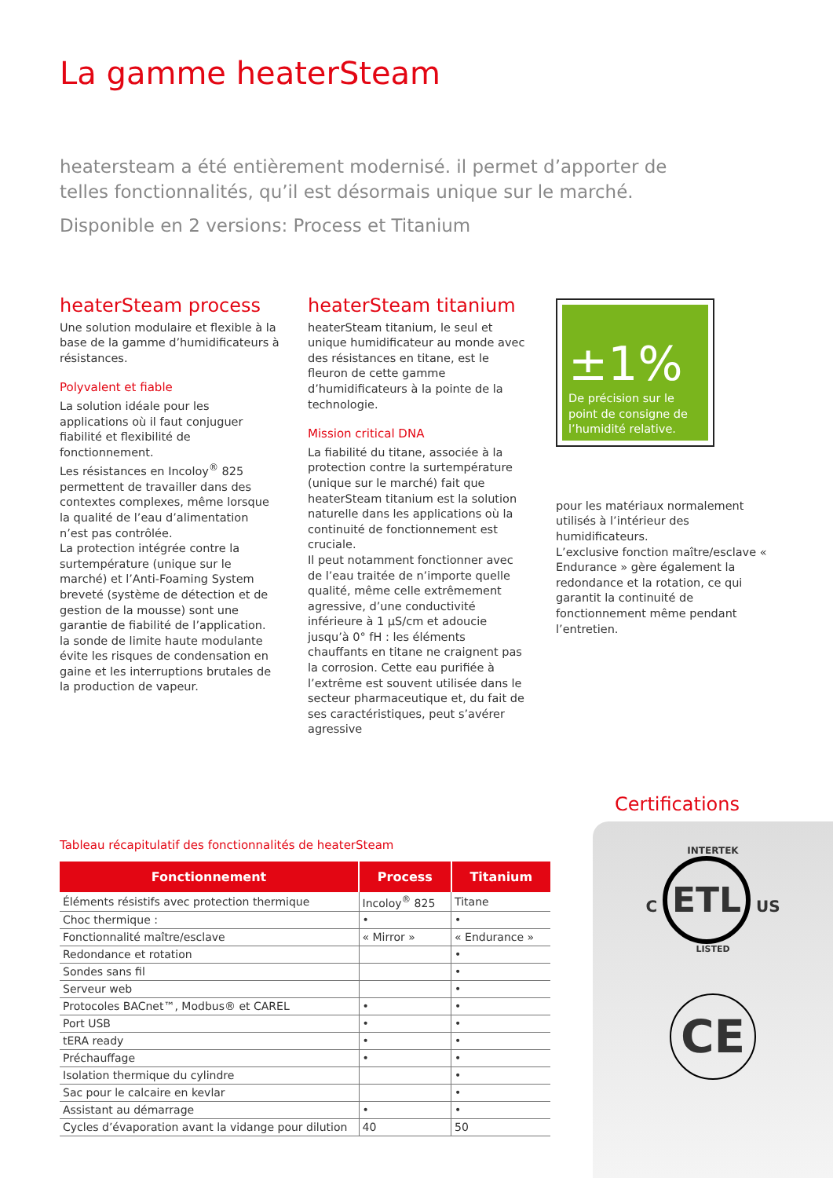La gamme heaterSteam
heatersteam a été entièrement modernisé. il permet d’apporter de telles fonctionnalités, qu’il est désormais unique sur le marché.
Disponible en 2 versions: Process et Titanium
heaterSteam process
Une solution modulaire et flexible à la base de la gamme d’humidificateurs à résistances.
Polyvalent et fiable
La solution idéale pour les applications où il faut conjuguer fiabilité et flexibilité de fonctionnement.
Les résistances en Incoloy<sup>®</sup> 825 permettent de travailler dans des contextes complexes, même lorsque la qualité de l’eau d’alimentation n’est pas contrôlée.
La protection intégrée contre la surtempérature (unique sur le marché) et l’Anti-Foaming System breveté (système de détection et de gestion de la mousse) sont une garantie de fiabilité de l’application. la sonde de limite haute modulante évite les risques de condensation en gaine et les interruptions brutales de la production de vapeur.
heaterSteam titanium
heaterSteam titanium, le seul et unique humidificateur au monde avec des résistances en titane, est le fleuron de cette gamme d’humidificateurs à la pointe de la technologie.
Mission critical DNA
La fiabilité du titane, associée à la protection contre la surtempérature (unique sur le marché) fait que heaterSteam titanium est la solution naturelle dans les applications où la continuité de fonctionnement est cruciale.
Il peut notamment fonctionner avec de l’eau traitée de n’importe quelle qualité, même celle extrêmement agressive, d’une conductivité inférieure à 1 µS/cm et adoucie jusqu’à 0° fH : les éléments chauffants en titane ne craignent pas la corrosion. Cette eau purifiée à l’extrême est souvent utilisée dans le secteur pharmaceutique et, du fait de ses caractéristiques, peut s’avérer agressive
±1%
De précision sur le point de consigne de l’humidité relative.
pour les matériaux normalement utilisés à l’intérieur des humidificateurs.
L’exclusive fonction maître/esclave « Endurance » gère également la redondance et la rotation, ce qui garantit la continuité de fonctionnement même pendant l’entretien.
Tableau récapitulatif des fonctionnalités de heaterSteam
| Fonctionnement | Process | Titanium |
| --- | --- | --- |
| Éléments résistifs avec protection thermique | Incoloy<sup>®</sup> 825 | Titane |
| Choc thermique : | • | • |
| Fonctionnalité maître/esclave | « Mirror » | « Endurance » |
| Redondance et rotation | | • |
| Sondes sans fil | | • |
| Serveur web | | • |
| Protocoles BACnet™, Modbus® et CAREL | • | • |
| Port USB | • | • |
| tERA ready | • | • |
| Préchauffage | • | • |
| Isolation thermique du cylindre | | • |
| Sac pour le calcaire en kevlar | | • |
| Assistant au démarrage | • | • |
| Cycles d’évaporation avant la vidange pour dilution | 40 | 50 |
Certifications
INTERTEK
C ETL US
LISTED
CE